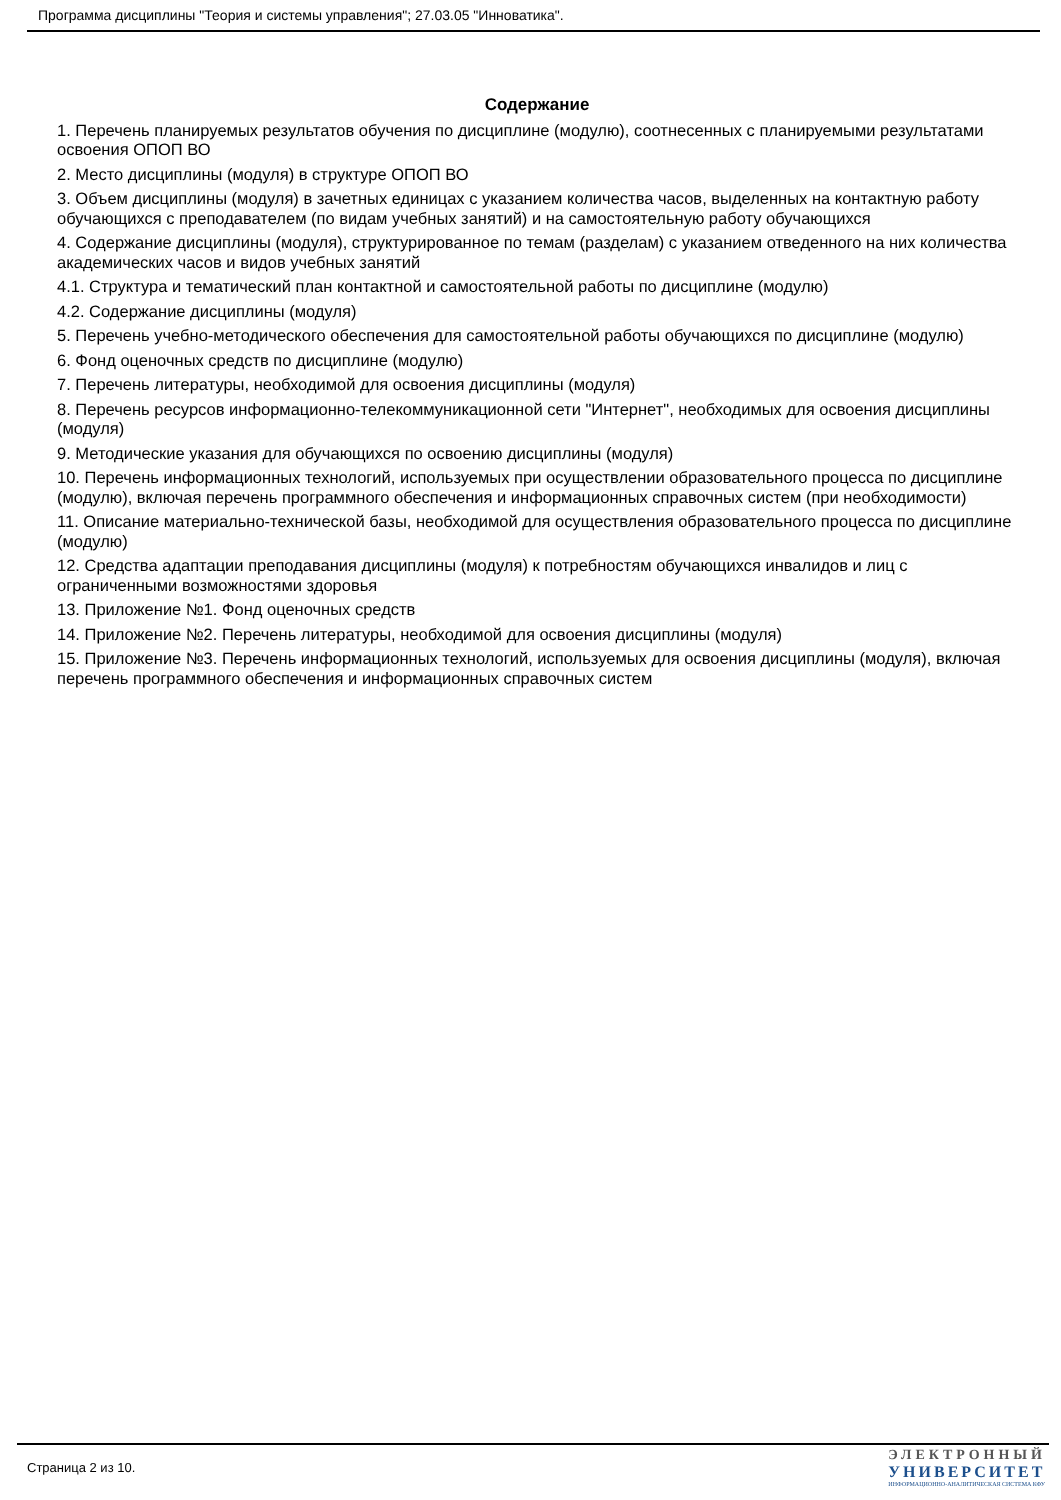Программа дисциплины "Теория и системы управления"; 27.03.05 "Инноватика".
Содержание
1. Перечень планируемых результатов обучения по дисциплине (модулю), соотнесенных с планируемыми результатами освоения ОПОП ВО
2. Место дисциплины (модуля) в структуре ОПОП ВО
3. Объем дисциплины (модуля) в зачетных единицах с указанием количества часов, выделенных на контактную работу обучающихся с преподавателем (по видам учебных занятий) и на самостоятельную работу обучающихся
4. Содержание дисциплины (модуля), структурированное по темам (разделам) с указанием отведенного на них количества академических часов и видов учебных занятий
4.1. Структура и тематический план контактной и самостоятельной работы по дисциплине (модулю)
4.2. Содержание дисциплины (модуля)
5. Перечень учебно-методического обеспечения для самостоятельной работы обучающихся по дисциплине (модулю)
6. Фонд оценочных средств по дисциплине (модулю)
7. Перечень литературы, необходимой для освоения дисциплины (модуля)
8. Перечень ресурсов информационно-телекоммуникационной сети "Интернет", необходимых для освоения дисциплины (модуля)
9. Методические указания для обучающихся по освоению дисциплины (модуля)
10. Перечень информационных технологий, используемых при осуществлении образовательного процесса по дисциплине (модулю), включая перечень программного обеспечения и информационных справочных систем (при необходимости)
11. Описание материально-технической базы, необходимой для осуществления образовательного процесса по дисциплине (модулю)
12. Средства адаптации преподавания дисциплины (модуля) к потребностям обучающихся инвалидов и лиц с ограниченными возможностями здоровья
13. Приложение №1. Фонд оценочных средств
14. Приложение №2. Перечень литературы, необходимой для освоения дисциплины (модуля)
15. Приложение №3. Перечень информационных технологий, используемых для освоения дисциплины (модуля), включая перечень программного обеспечения и информационных справочных систем
Страница 2 из 10.
ЭЛЕКТРОННЫЙ
УНИВЕРСИТЕТ
ИНФОРМАЦИОННО-АНАЛИТИЧЕСКАЯ СИСТЕМА КФУ